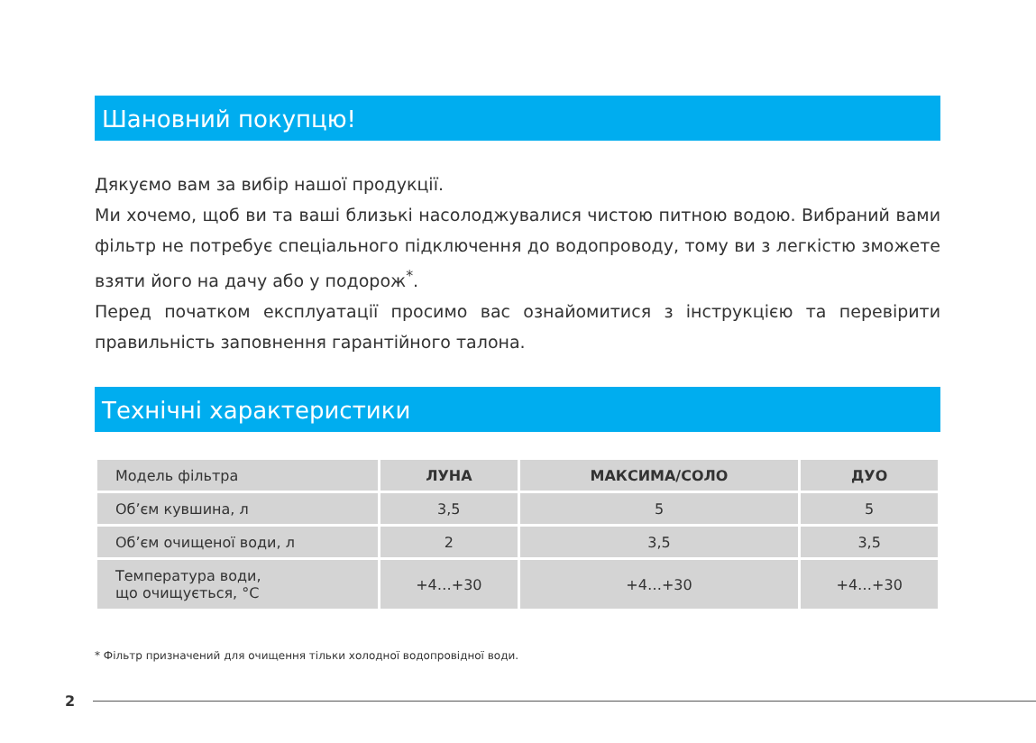Шановний покупцю!
Дякуємо вам за вибір нашої продукції.
Ми хочемо, щоб ви та ваші близькі насолоджувалися чистою питною водою. Вибраний вами фільтр не потребує спеціального підключення до водопроводу, тому ви з легкістю зможете взяти його на дачу або у подорож<sup>*</sup>.
Перед початком експлуатації просимо вас ознайомитися з інструкцією та перевірити правильність заповнення гарантійного талона.
Технічні характеристики
| Модель фільтра | ЛУНА | МАКСИМА/СОЛО | ДУО |
| --- | --- | --- | --- |
| Об’єм кувшина, л | 3,5 | 5 | 5 |
| Об’єм очищеної води, л | 2 | 3,5 | 3,5 |
| Температура води, що очищується, °C | +4…+30 | +4…+30 | +4…+30 |
* Фільтр призначений для очищення тільки холодної водопровідної води.
2